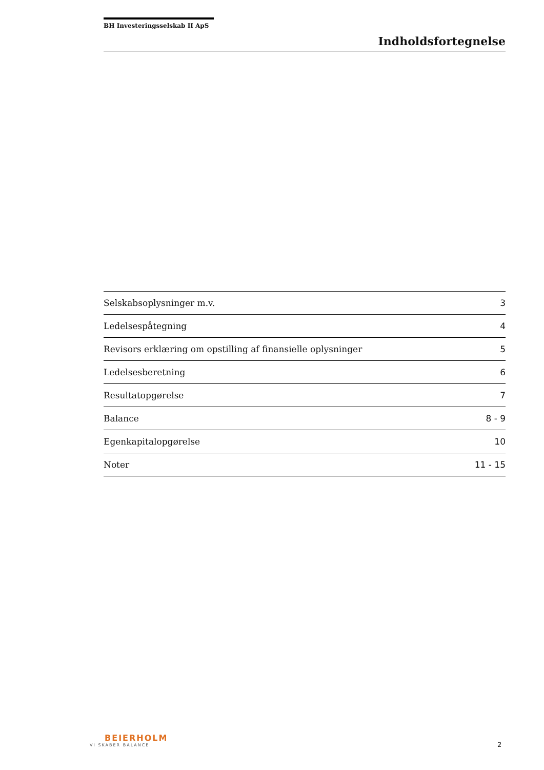BH Investeringsselskab II ApS
Indholdsfortegnelse
| Selskabsoplysninger m.v. | 3 |
| Ledelsespåtegning | 4 |
| Revisors erklæring om opstilling af finansielle oplysninger | 5 |
| Ledelsesberetning | 6 |
| Resultatopgørelse | 7 |
| Balance | 8 - 9 |
| Egenkapitalopgørelse | 10 |
| Noter | 11 - 15 |
BEIERHOLM
VI SKABER BALANCE
2